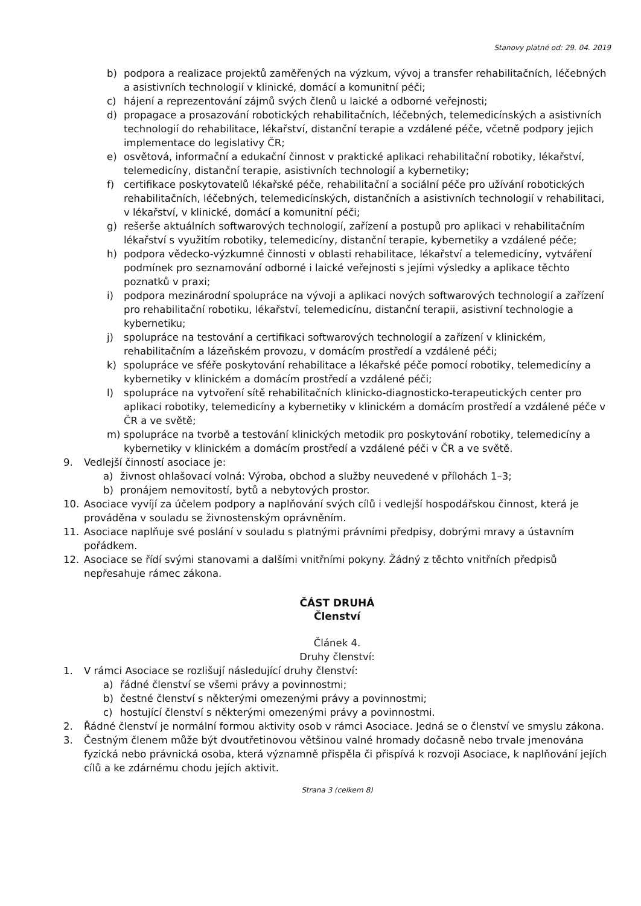Stanovy platné od: 29. 04. 2019
b) podpora a realizace projektů zaměřených na výzkum, vývoj a transfer rehabilitačních, léčebných a asistivních technologií v klinické, domácí a komunitní péči;
c) hájení a reprezentování zájmů svých členů u laické a odborné veřejnosti;
d) propagace a prosazování robotických rehabilitačních, léčebných, telemedicínských a asistivních technologií do rehabilitace, lékařství, distanční terapie a vzdálené péče, včetně podpory jejich implementace do legislativy ČR;
e) osvětová, informační a edukační činnost v praktické aplikaci rehabilitační robotiky, lékařství, telemedicíny, distanční terapie, asistivních technologií a kybernetiky;
f) certifikace poskytovatelů lékařské péče, rehabilitační a sociální péče pro užívání robotických rehabilitačních, léčebných, telemedicínských, distančních a asistivních technologií v rehabilitaci, v lékařství, v klinické, domácí a komunitní péči;
g) rešerše aktuálních softwarových technologií, zařízení a postupů pro aplikaci v rehabilitačním lékařství s využitím robotiky, telemedicíny, distanční terapie, kybernetiky a vzdálené péče;
h) podpora vědecko-výzkumné činnosti v oblasti rehabilitace, lékařství a telemedicíny, vytváření podmínek pro seznamování odborné i laické veřejnosti s jejími výsledky a aplikace těchto poznatků v praxi;
i) podpora mezinárodní spolupráce na vývoji a aplikaci nových softwarových technologií a zařízení pro rehabilitační robotiku, lékařství, telemedicínu, distanční terapii, asistivní technologie a kybernetiku;
j) spolupráce na testování a certifikaci softwarových technologií a zařízení v klinickém, rehabilitačním a lázeňském provozu, v domácím prostředí a vzdálené péči;
k) spolupráce ve sféře poskytování rehabilitace a lékařské péče pomocí robotiky, telemedicíny a kybernetiky v klinickém a domácím prostředí a vzdálené péči;
l) spolupráce na vytvoření sítě rehabilitačních klinicko-diagnosticko-terapeutických center pro aplikaci robotiky, telemedicíny a kybernetiky v klinickém a domácím prostředí a vzdálené péče v ČR a ve světě;
m) spolupráce na tvorbě a testování klinických metodik pro poskytování robotiky, telemedicíny a kybernetiky v klinickém a domácím prostředí a vzdálené péči v ČR a ve světě.
9. Vedlejší činností asociace je:
a) živnost ohlašovací volná: Výroba, obchod a služby neuvedené v přílohách 1–3;
b) pronájem nemovitostí, bytů a nebytových prostor.
10. Asociace vyvíjí za účelem podpory a naplňování svých cílů i vedlejší hospodářskou činnost, která je prováděna v souladu se živnostenským oprávněním.
11. Asociace naplňuje své poslání v souladu s platnými právními předpisy, dobrými mravy a ústavním pořádkem.
12. Asociace se řídí svými stanovami a dalšími vnitřními pokyny. Žádný z těchto vnitřních předpisů nepřesahuje rámec zákona.
ČÁST DRUHÁ
Členství
Článek 4.
Druhy členství:
1. V rámci Asociace se rozlišují následující druhy členství:
a) řádné členství se všemi právy a povinnostmi;
b) čestné členství s některými omezenými právy a povinnostmi;
c) hostující členství s některými omezenými právy a povinnostmi.
2. Řádné členství je normální formou aktivity osob v rámci Asociace. Jedná se o členství ve smyslu zákona.
3. Čestným členem může být dvoutřetinovou většinou valné hromady dočasně nebo trvale jmenována fyzická nebo právnická osoba, která významně přispěla či přispívá k rozvoji Asociace, k naplňování jejích cílů a ke zdárnému chodu jejích aktivit.
Strana 3 (celkem 8)